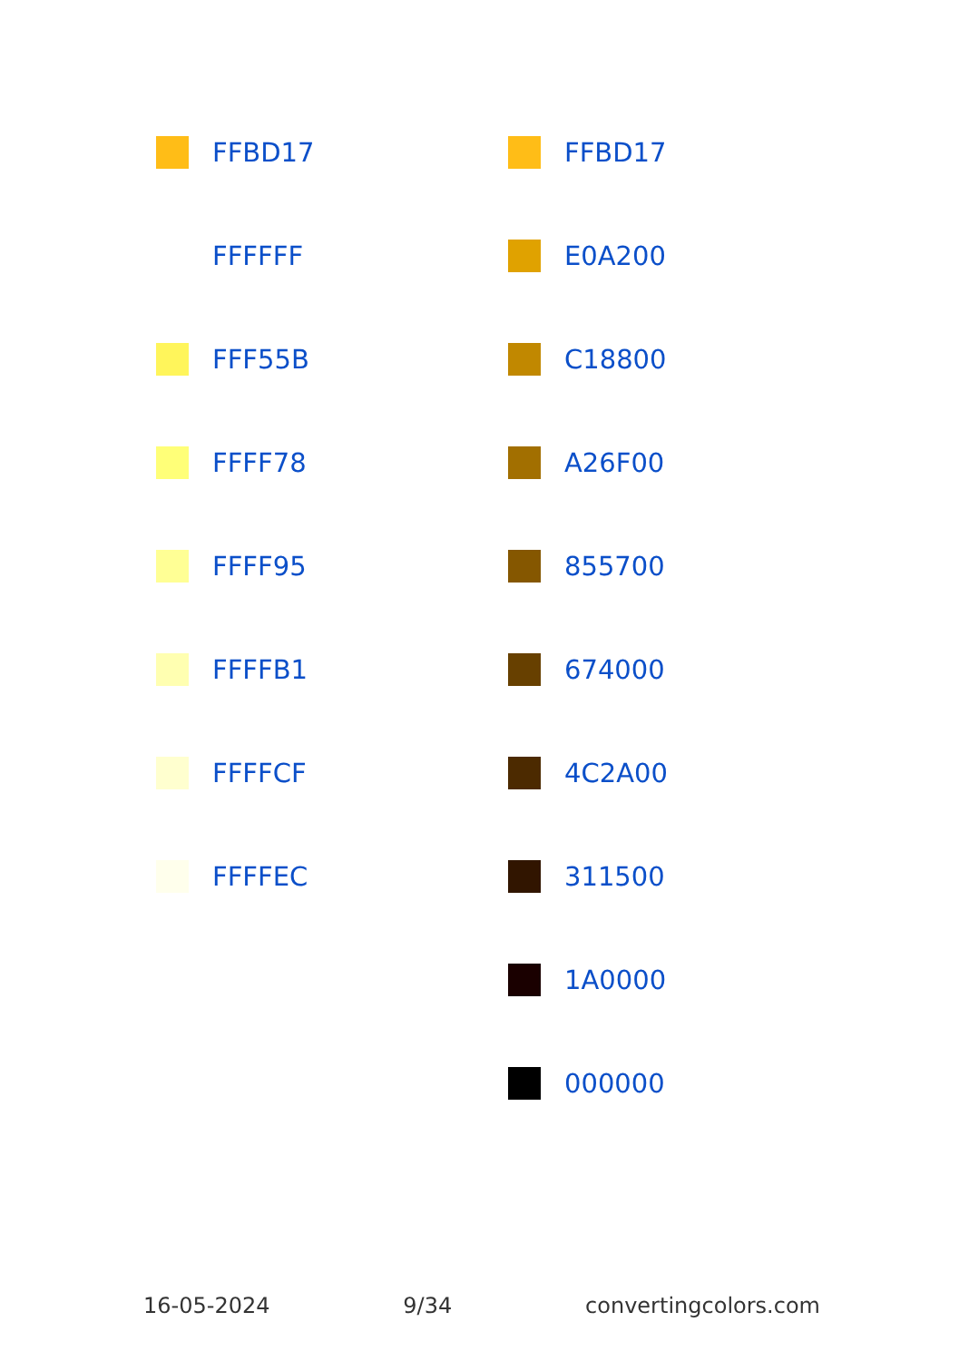FFBD17
FFFFFF
FFF55B
FFFF78
FFFF95
FFFFB1
FFFFCF
FFFFEC
FFBD17
E0A200
C18800
A26F00
855700
674000
4C2A00
311500
1A0000
000000
16-05-2024 9/34 convertingcolors.com